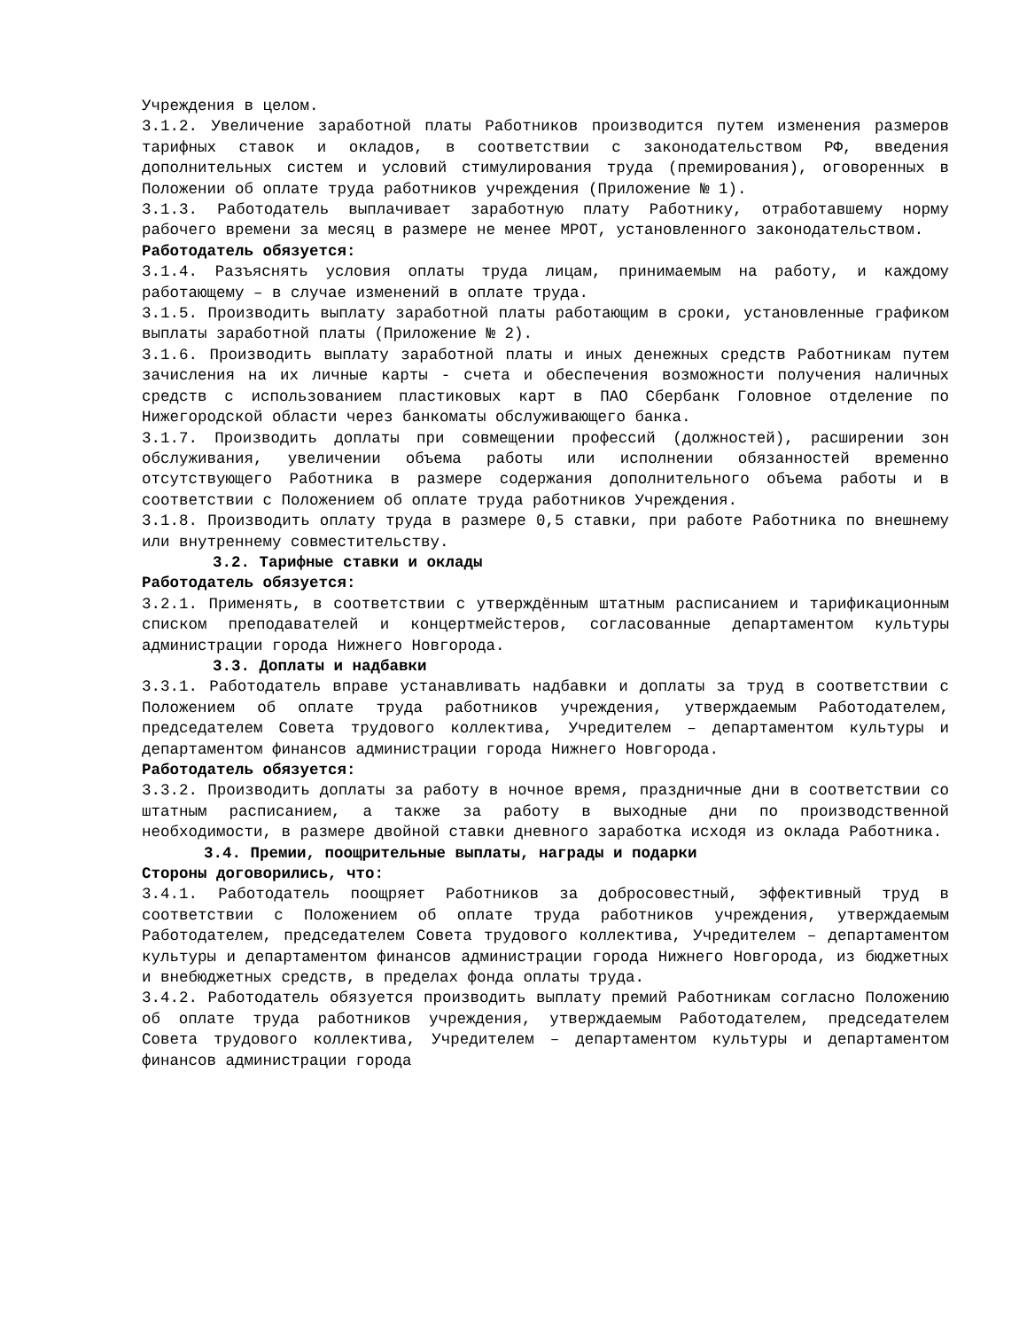Учреждения в целом.
3.1.2. Увеличение заработной платы Работников производится путем изменения размеров тарифных ставок и окладов, в соответствии с законодательством РФ, введения дополнительных систем и условий стимулирования труда (премирования), оговоренных в Положении об оплате труда работников учреждения (Приложение № 1).
3.1.3. Работодатель выплачивает заработную плату Работнику, отработавшему норму рабочего времени за месяц в размере не менее МРОТ, установленного законодательством.
Работодатель обязуется:
3.1.4. Разъяснять условия оплаты труда лицам, принимаемым на работу, и каждому работающему – в случае изменений в оплате труда.
3.1.5. Производить выплату заработной платы работающим в сроки, установленные графиком выплаты заработной платы (Приложение № 2).
3.1.6. Производить выплату заработной платы и иных денежных средств Работникам путем зачисления на их личные карты - счета и обеспечения возможности получения наличных средств с использованием пластиковых карт в ПАО Сбербанк Головное отделение по Нижегородской области через банкоматы обслуживающего банка.
3.1.7. Производить доплаты при совмещении профессий (должностей), расширении зон обслуживания, увеличении объема работы или исполнении обязанностей временно отсутствующего Работника в размере содержания дополнительного объема работы и в соответствии с Положением об оплате труда работников Учреждения.
3.1.8. Производить оплату труда в размере 0,5 ставки, при работе Работника по внешнему или внутреннему совместительству.
3.2. Тарифные ставки и оклады
Работодатель обязуется:
3.2.1. Применять, в соответствии с утверждённым штатным расписанием и тарификационным списком преподавателей и концертмейстеров, согласованные департаментом культуры администрации города Нижнего Новгорода.
3.3. Доплаты и надбавки
3.3.1. Работодатель вправе устанавливать надбавки и доплаты за труд в соответствии с Положением об оплате труда работников учреждения, утверждаемым Работодателем, председателем Совета трудового коллектива, Учредителем – департаментом культуры и департаментом финансов администрации города Нижнего Новгорода.
Работодатель обязуется:
3.3.2. Производить доплаты за работу в ночное время, праздничные дни в соответствии со штатным расписанием, а также за работу в выходные дни по производственной необходимости, в размере двойной ставки дневного заработка исходя из оклада Работника.
3.4. Премии, поощрительные выплаты, награды и подарки
Стороны договорились, что:
3.4.1. Работодатель поощряет Работников за добросовестный, эффективный труд в соответствии с Положением об оплате труда работников учреждения, утверждаемым Работодателем, председателем Совета трудового коллектива, Учредителем – департаментом культуры и департаментом финансов администрации города Нижнего Новгорода, из бюджетных и внебюджетных средств, в пределах фонда оплаты труда.
3.4.2. Работодатель обязуется производить выплату премий Работникам согласно Положению об оплате труда работников учреждения, утверждаемым Работодателем, председателем Совета трудового коллектива, Учредителем – департаментом культуры и департаментом финансов администрации города